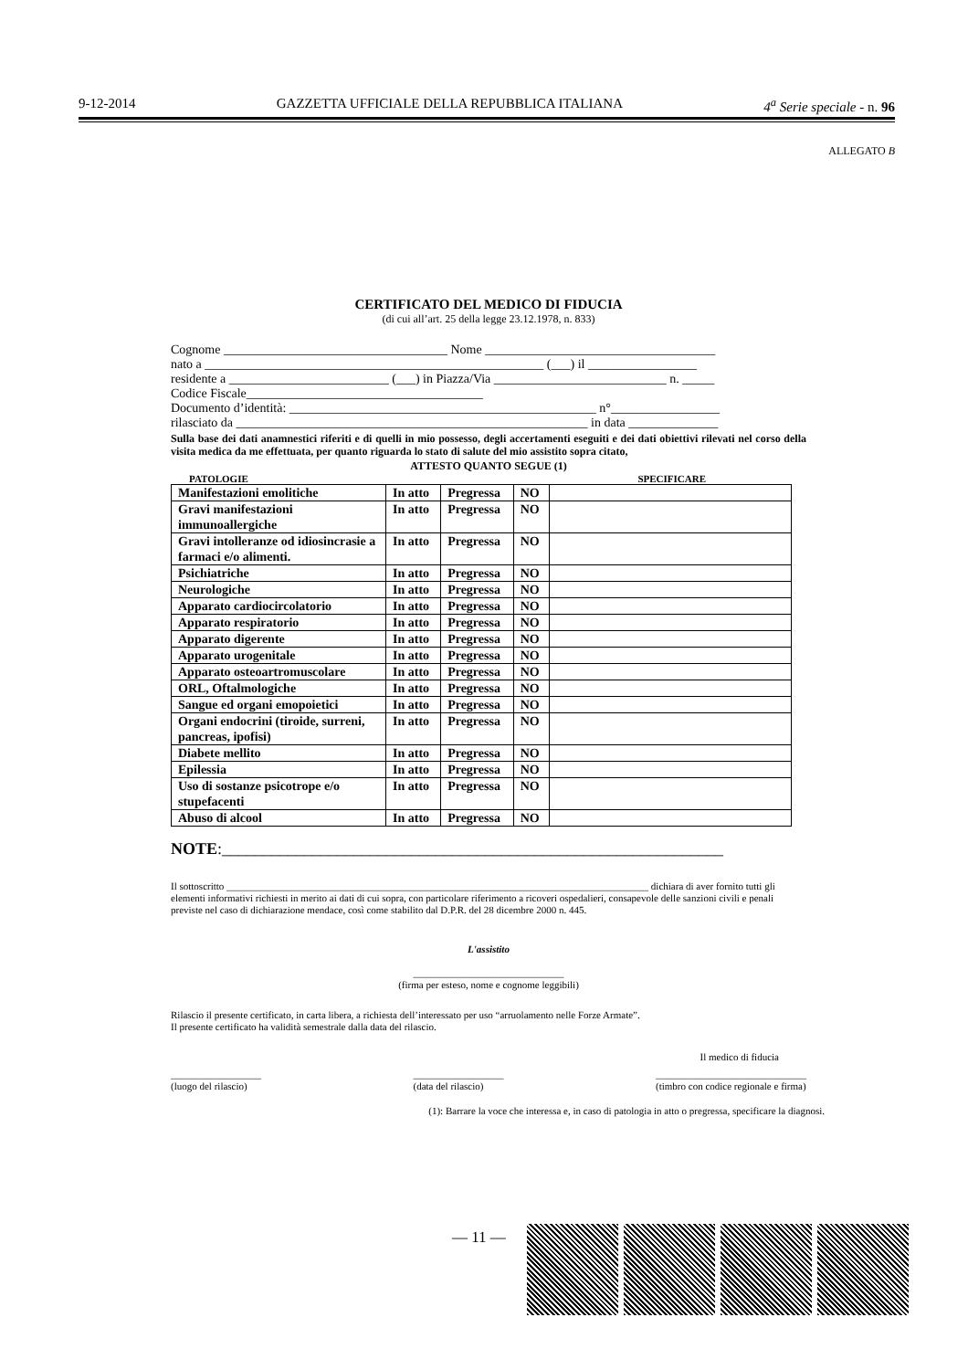9-12-2014 GAZZETTA UFFICIALE DELLA REPUBBLICA ITALIANA 4<sup>a</sup> Serie speciale - n. 96
ALLEGATO B
CERTIFICATO DEL MEDICO DI FIDUCIA
(di cui all’art. 25 della legge 23.12.1978, n. 833)
Cognome ___________________________________ Nome ____________________________________
nato a _____________________________________________________ (___) il _________________
residente a _________________________ (___) in Piazza/Via ___________________________ n. _____
Codice Fiscale_____________________________________
Documento d’identità: ________________________________________________ n°_________________
rilasciato da _______________________________________________________ in data ______________
Sulla base dei dati anamnestici riferiti e di quelli in mio possesso, degli accertamenti eseguiti e dei dati obiettivi rilevati nel corso della visita medica da me effettuata, per quanto riguarda lo stato di salute del mio assistito sopra citato,
ATTESTO QUANTO SEGUE (1)
PATOLOGIE SPECIFICARE
| Manifestazioni emolitiche | In atto | Pregressa | NO | |
| Gravi manifestazioni immunoallergiche | In atto | Pregressa | NO | |
| Gravi intolleranze od idiosincrasie a farmaci e/o alimenti. | In atto | Pregressa | NO | |
| Psichiatriche | In atto | Pregressa | NO | |
| Neurologiche | In atto | Pregressa | NO | |
| Apparato cardiocircolatorio | In atto | Pregressa | NO | |
| Apparato respiratorio | In atto | Pregressa | NO | |
| Apparato digerente | In atto | Pregressa | NO | |
| Apparato urogenitale | In atto | Pregressa | NO | |
| Apparato osteoartromuscolare | In atto | Pregressa | NO | |
| ORL, Oftalmologiche | In atto | Pregressa | NO | |
| Sangue ed organi emopoietici | In atto | Pregressa | NO | |
| Organi endocrini (tiroide, surreni, pancreas, ipofisi) | In atto | Pregressa | NO | |
| Diabete mellito | In atto | Pregressa | NO | |
| Epilessia | In atto | Pregressa | NO | |
| Uso di sostanze psicotrope e/o stupefacenti | In atto | Pregressa | NO | |
| Abuso di alcool | In atto | Pregressa | NO | |
NOTE:_____________________________________________________________
Il sottoscritto ____________________________________________________________________________________ dichiara di aver fornito tutti gli elementi informativi richiesti in merito ai dati di cui sopra, con particolare riferimento a ricoveri ospedalieri, consapevole delle sanzioni civili e penali previste nel caso di dichiarazione mendace, così come stabilito dal D.P.R. del 28 dicembre 2000 n. 445.
L'assistito
______________________________
(firma per esteso, nome e cognome leggibili)
Rilascio il presente certificato, in carta libera, a richiesta dell’interessato per uso “arruolamento nelle Forze Armate”.
Il presente certificato ha validità semestrale dalla data del rilascio.
Il medico di fiducia
__________________
(luogo del rilascio) __________________
(data del rilascio) ______________________________
(timbro con codice regionale e firma)
(1): Barrare la voce che interessa e, in caso di patologia in atto o pregressa, specificare la diagnosi.
— 11 —